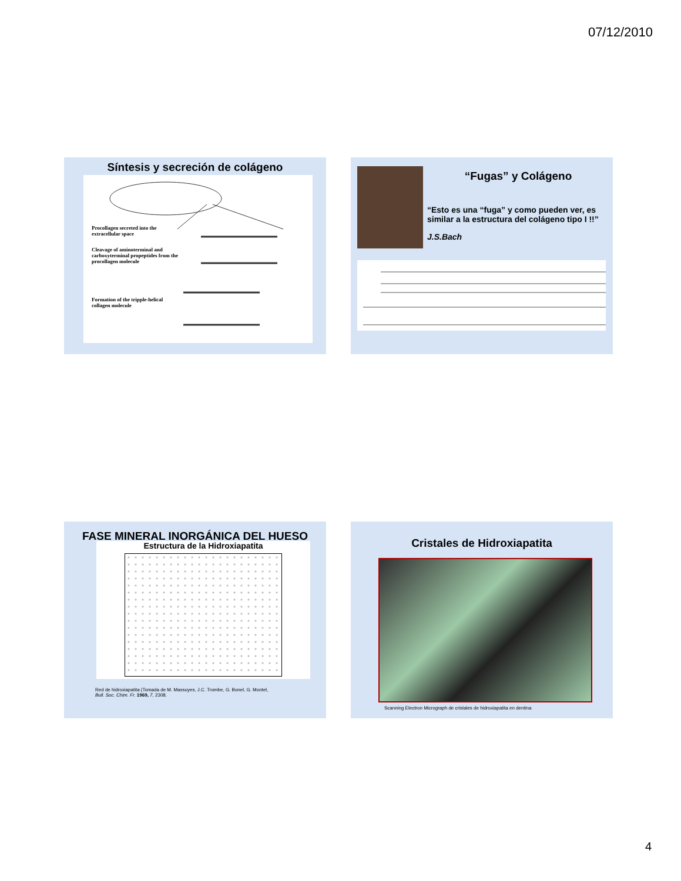07/12/2010
Síntesis y secreción de colágeno
Procollagen secreted into the extracellular space
Cleavage of aminoterminal and carboxyterminal propeptides from the procollagen molecule
Formation of the tripple-helical collagen molecule
“Fugas” y Colágeno
“Esto es una “fuga” y como pueden ver, es similar a la estructura del colágeno tipo I !!”
J.S.Bach
FASE MINERAL INORGÁNICA DEL HUESO
Estructura de la Hidroxiapatita
Red de hidroxiapatita (Tomada de M. Massuyes, J.C. Trombe, G. Bonel, G. Montel,
Bull. Soc. Chim. Fr. 1969, 7, 2308.
Cristales de Hidroxiapatita
Scanning Electron Micrograph de cristales de hidroxiapatita en dentina
4